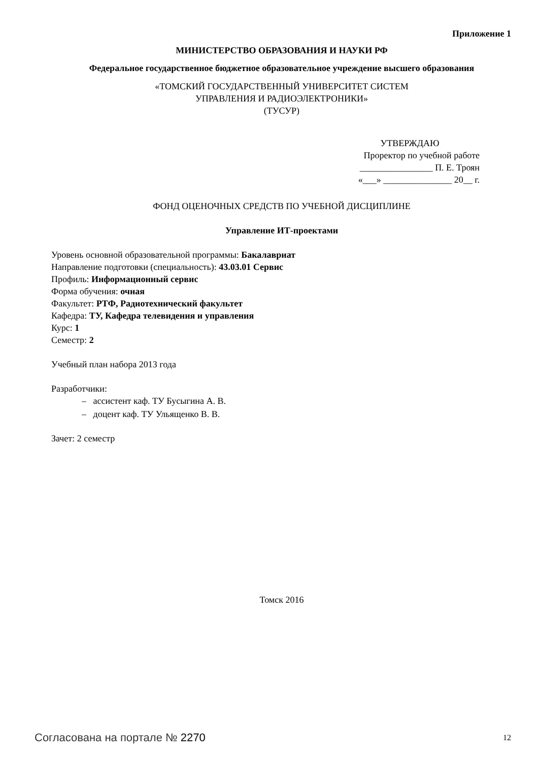Приложение 1
МИНИСТЕРСТВО ОБРАЗОВАНИЯ И НАУКИ РФ
Федеральное государственное бюджетное образовательное учреждение высшего образования
«ТОМСКИЙ ГОСУДАРСТВЕННЫЙ УНИВЕРСИТЕТ СИСТЕМ
УПРАВЛЕНИЯ И РАДИОЭЛЕКТРОНИКИ»
(ТУСУР)
УТВЕРЖДАЮ
Проректор по учебной работе
________________ П. Е. Троян
«___» _______________ 20__ г.
ФОНД ОЦЕНОЧНЫХ СРЕДСТВ ПО УЧЕБНОЙ ДИСЦИПЛИНЕ
Управление ИТ-проектами
Уровень основной образовательной программы: Бакалавриат
Направление подготовки (специальность): 43.03.01 Сервис
Профиль: Информационный сервис
Форма обучения: очная
Факультет: РТФ, Радиотехнический факультет
Кафедра: ТУ, Кафедра телевидения и управления
Курс: 1
Семестр: 2
Учебный план набора 2013 года
Разработчики:
– ассистент каф. ТУ Бусыгина А. В.
– доцент каф. ТУ Ульященко В. В.
Зачет: 2 семестр
Томск 2016
Согласована на портале № 2270 12